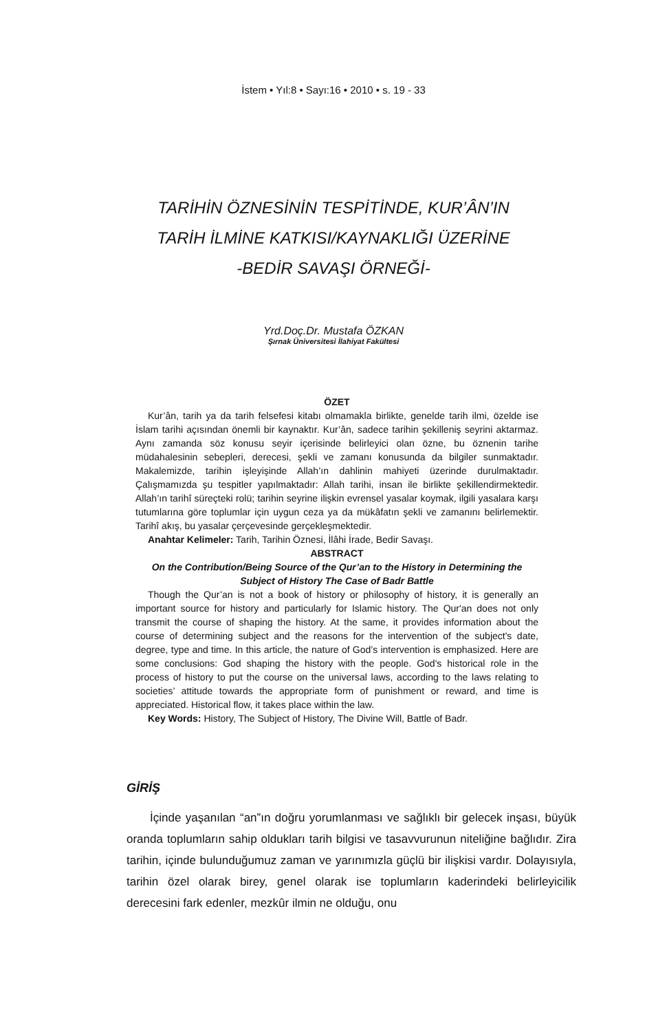İstem • Yıl:8 • Sayı:16 • 2010 • s. 19 - 33
TARİHİN ÖZNESİNİN TESPİTİNDE, KUR’ÂN’IN
TARİH İLMİNE KATKISI/KAYNAKLIĞI ÜZERİNE
-BEDİR SAVAŞI ÖRNEĞİ-
Yrd.Doç.Dr. Mustafa ÖZKAN
Şırnak Üniversitesi İlahiyat Fakültesi
ÖZET
Kur’ân, tarih ya da tarih felsefesi kitabı olmamakla birlikte, genelde tarih ilmi, özelde ise İslam tarihi açısından önemli bir kaynaktır. Kur’ân, sadece tarihin şekilleniş seyrini aktarmaz. Aynı zamanda söz konusu seyir içerisinde belirleyici olan özne, bu öznenin tarihe müdahalesinin sebepleri, derecesi, şekli ve zamanı konusunda da bilgiler sunmaktadır. Makalemizde, tarihin işleyişinde Allah’ın dahlinin mahiyeti üzerinde durulmaktadır. Çalışmamızda şu tespitler yapılmaktadır: Allah tarihi, insan ile birlikte şekillendirmektedir. Allah’ın tarihî süreçteki rolü; tarihin seyrine ilişkin evrensel yasalar koymak, ilgili yasalara karşı tutumlarına göre toplumlar için uygun ceza ya da mükâfatın şekli ve zamanını belirlemektir. Tarihî akış, bu yasalar çerçevesinde gerçekleşmektedir.
Anahtar Kelimeler: Tarih, Tarihin Öznesi, İlâhi İrade, Bedir Savaşı.
ABSTRACT
On the Contribution/Being Source of the Qur’an to the History in Determining the Subject of History The Case of Badr Battle
Though the Qur’an is not a book of history or philosophy of history, it is generally an important source for history and particularly for Islamic history. The Qur'an does not only transmit the course of shaping the history. At the same, it provides information about the course of determining subject and the reasons for the intervention of the subject's date, degree, type and time. In this article, the nature of God’s intervention is emphasized. Here are some conclusions: God shaping the history with the people. God's historical role in the process of history to put the course on the universal laws, according to the laws relating to societies’ attitude towards the appropriate form of punishment or reward, and time is appreciated. Historical flow, it takes place within the law.
Key Words: History, The Subject of History, The Divine Will, Battle of Badr.
GİRİŞ
İçinde yaşanılan “an”ın doğru yorumlanması ve sağlıklı bir gelecek inşası, büyük oranda toplumların sahip oldukları tarih bilgisi ve tasavvurunun niteliğine bağlıdır. Zira tarihin, içinde bulunduğumuz zaman ve yarınımızla güçlü bir ilişkisi vardır. Dolayısıyla, tarihin özel olarak birey, genel olarak ise toplumların kaderindeki belirleyicilik derecesini fark edenler, mezkûr ilmin ne olduğu, onu